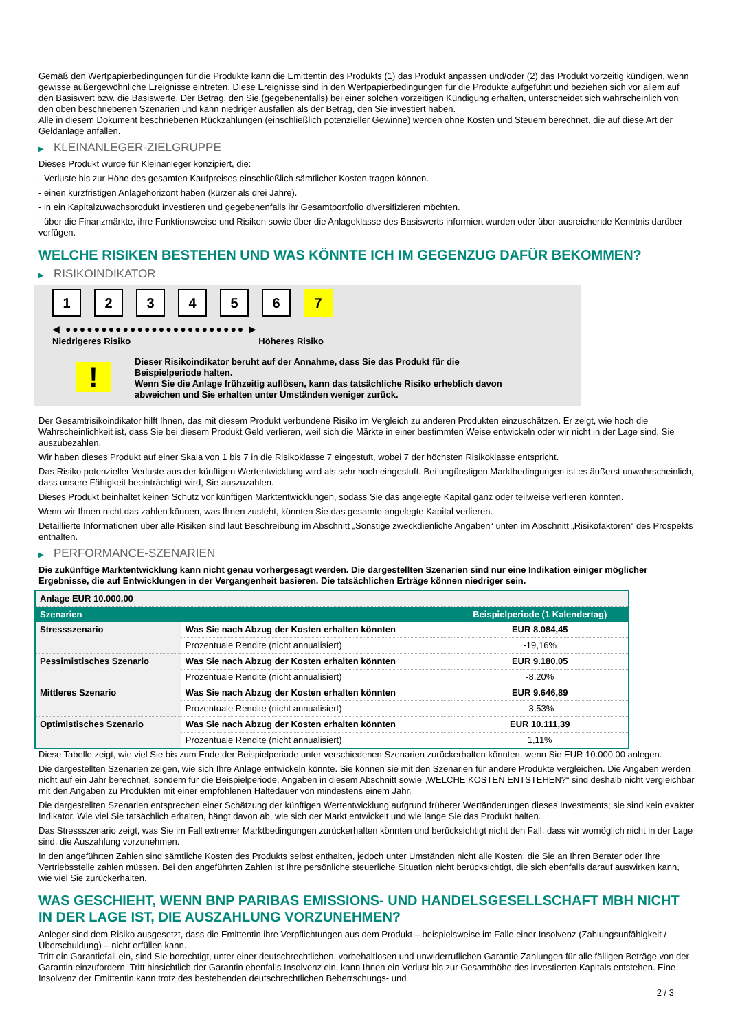Gemäß den Wertpapierbedingungen für die Produkte kann die Emittentin des Produkts (1) das Produkt anpassen und/oder (2) das Produkt vorzeitig kündigen, wenn gewisse außergewöhnliche Ereignisse eintreten. Diese Ereignisse sind in den Wertpapierbedingungen für die Produkte aufgeführt und beziehen sich vor allem auf den Basiswert bzw. die Basiswerte. Der Betrag, den Sie (gegebenenfalls) bei einer solchen vorzeitigen Kündigung erhalten, unterscheidet sich wahrscheinlich von den oben beschriebenen Szenarien und kann niedriger ausfallen als der Betrag, den Sie investiert haben.
Alle in diesem Dokument beschriebenen Rückzahlungen (einschließlich potenzieller Gewinne) werden ohne Kosten und Steuern berechnet, die auf diese Art der Geldanlage anfallen.
▶ KLEINANLEGER-ZIELGRUPPE
Dieses Produkt wurde für Kleinanleger konzipiert, die:
- Verluste bis zur Höhe des gesamten Kaufpreises einschließlich sämtlicher Kosten tragen können.
- einen kurzfristigen Anlagehorizont haben (kürzer als drei Jahre).
- in ein Kapitalzuwachsprodukt investieren und gegebenenfalls ihr Gesamtportfolio diversifizieren möchten.
- über die Finanzmärkte, ihre Funktionsweise und Risiken sowie über die Anlageklasse des Basiswerts informiert wurden oder über ausreichende Kenntnis darüber verfügen.
WELCHE RISIKEN BESTEHEN UND WAS KÖNNTE ICH IM GEGENZUG DAFÜR BEKOMMEN?
▶ RISIKOINDIKATOR
1 2 3 4 5 6 7
◀ ●●●●●●●●●●●●●●●●●●●●●●●●● ▶
Niedrigeres Risiko Höheres Risiko
!
Dieser Risikoindikator beruht auf der Annahme, dass Sie das Produkt für die
Beispielperiode halten.
Wenn Sie die Anlage frühzeitig auflösen, kann das tatsächliche Risiko erheblich davon
abweichen und Sie erhalten unter Umständen weniger zurück.
Der Gesamtrisikoindikator hilft Ihnen, das mit diesem Produkt verbundene Risiko im Vergleich zu anderen Produkten einzuschätzen. Er zeigt, wie hoch die Wahrscheinlichkeit ist, dass Sie bei diesem Produkt Geld verlieren, weil sich die Märkte in einer bestimmten Weise entwickeln oder wir nicht in der Lage sind, Sie auszubezahlen.
Wir haben dieses Produkt auf einer Skala von 1 bis 7 in die Risikoklasse 7 eingestuft, wobei 7 der höchsten Risikoklasse entspricht.
Das Risiko potenzieller Verluste aus der künftigen Wertentwicklung wird als sehr hoch eingestuft. Bei ungünstigen Marktbedingungen ist es äußerst unwahrscheinlich, dass unsere Fähigkeit beeinträchtigt wird, Sie auszuzahlen.
Dieses Produkt beinhaltet keinen Schutz vor künftigen Marktentwicklungen, sodass Sie das angelegte Kapital ganz oder teilweise verlieren könnten.
Wenn wir Ihnen nicht das zahlen können, was Ihnen zusteht, könnten Sie das gesamte angelegte Kapital verlieren.
Detaillierte Informationen über alle Risiken sind laut Beschreibung im Abschnitt „Sonstige zweckdienliche Angaben“ unten im Abschnitt „Risikofaktoren“ des Prospekts enthalten.
▶ PERFORMANCE-SZENARIEN
Die zukünftige Marktentwicklung kann nicht genau vorhergesagt werden. Die dargestellten Szenarien sind nur eine Indikation einiger möglicher Ergebnisse, die auf Entwicklungen in der Vergangenheit basieren. Die tatsächlichen Erträge können niedriger sein.
| Anlage EUR 10.000,00 | | |
| Szenarien | | Beispielperiode (1 Kalendertag) |
| Stressszenario | Was Sie nach Abzug der Kosten erhalten könnten | EUR 8.084,45 |
| | Prozentuale Rendite (nicht annualisiert) | -19,16% |
| Pessimistisches Szenario | Was Sie nach Abzug der Kosten erhalten könnten | EUR 9.180,05 |
| | Prozentuale Rendite (nicht annualisiert) | -8,20% |
| Mittleres Szenario | Was Sie nach Abzug der Kosten erhalten könnten | EUR 9.646,89 |
| | Prozentuale Rendite (nicht annualisiert) | -3,53% |
| Optimistisches Szenario | Was Sie nach Abzug der Kosten erhalten könnten | EUR 10.111,39 |
| | Prozentuale Rendite (nicht annualisiert) | 1,11% |
Diese Tabelle zeigt, wie viel Sie bis zum Ende der Beispielperiode unter verschiedenen Szenarien zurückerhalten könnten, wenn Sie EUR 10.000,00 anlegen.
Die dargestellten Szenarien zeigen, wie sich Ihre Anlage entwickeln könnte. Sie können sie mit den Szenarien für andere Produkte vergleichen. Die Angaben werden nicht auf ein Jahr berechnet, sondern für die Beispielperiode. Angaben in diesem Abschnitt sowie „WELCHE KOSTEN ENTSTEHEN?“ sind deshalb nicht vergleichbar mit den Angaben zu Produkten mit einer empfohlenen Haltedauer von mindestens einem Jahr.
Die dargestellten Szenarien entsprechen einer Schätzung der künftigen Wertentwicklung aufgrund früherer Wertänderungen dieses Investments; sie sind kein exakter Indikator. Wie viel Sie tatsächlich erhalten, hängt davon ab, wie sich der Markt entwickelt und wie lange Sie das Produkt halten.
Das Stressszenario zeigt, was Sie im Fall extremer Marktbedingungen zurückerhalten könnten und berücksichtigt nicht den Fall, dass wir womöglich nicht in der Lage sind, die Auszahlung vorzunehmen.
In den angeführten Zahlen sind sämtliche Kosten des Produkts selbst enthalten, jedoch unter Umständen nicht alle Kosten, die Sie an Ihren Berater oder Ihre Vertriebsstelle zahlen müssen. Bei den angeführten Zahlen ist Ihre persönliche steuerliche Situation nicht berücksichtigt, die sich ebenfalls darauf auswirken kann, wie viel Sie zurückerhalten.
WAS GESCHIEHT, WENN BNP PARIBAS EMISSIONS- UND HANDELSGESELLSCHAFT MBH NICHT IN DER LAGE IST, DIE AUSZAHLUNG VORZUNEHMEN?
Anleger sind dem Risiko ausgesetzt, dass die Emittentin ihre Verpflichtungen aus dem Produkt – beispielsweise im Falle einer Insolvenz (Zahlungsunfähigkeit / Überschuldung) – nicht erfüllen kann.
Tritt ein Garantiefall ein, sind Sie berechtigt, unter einer deutschrechtlichen, vorbehaltlosen und unwiderruflichen Garantie Zahlungen für alle fälligen Beträge von der Garantin einzufordern. Tritt hinsichtlich der Garantin ebenfalls Insolvenz ein, kann Ihnen ein Verlust bis zur Gesamthöhe des investierten Kapitals entstehen. Eine Insolvenz der Emittentin kann trotz des bestehenden deutschrechtlichen Beherrschungs- und
2 / 3